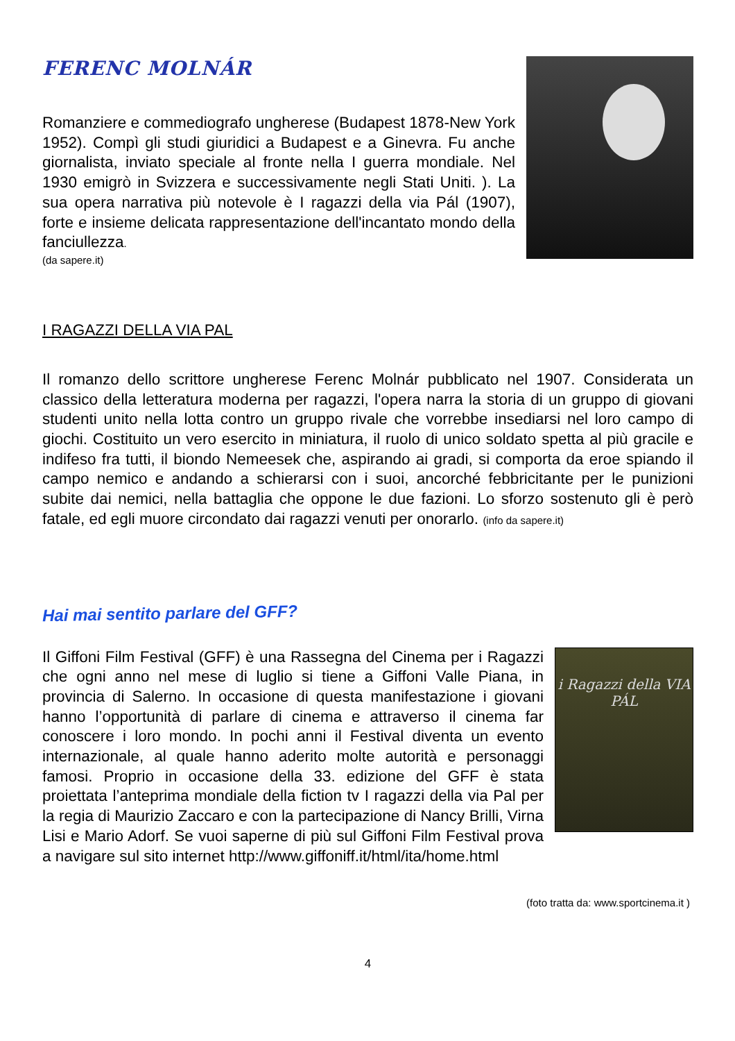FERENC MOLNÁR
Romanziere e commediografo ungherese (Budapest 1878-New York 1952). Compì gli studi giuridici a Budapest e a Ginevra. Fu anche giornalista, inviato speciale al fronte nella I guerra mondiale. Nel 1930 emigrò in Svizzera e successivamente negli Stati Uniti. ). La sua opera narrativa più notevole è I ragazzi della via Pál (1907), forte e insieme delicata rappresentazione dell'incantato mondo della fanciullezza.
(da sapere.it)
I RAGAZZI DELLA VIA PAL
Il romanzo dello scrittore ungherese Ferenc Molnár pubblicato nel 1907. Considerata un classico della letteratura moderna per ragazzi, l'opera narra la storia di un gruppo di giovani studenti unito nella lotta contro un gruppo rivale che vorrebbe insediarsi nel loro campo di giochi. Costituito un vero esercito in miniatura, il ruolo di unico soldato spetta al più gracile e indifeso fra tutti, il biondo Nemeesek che, aspirando ai gradi, si comporta da eroe spiando il campo nemico e andando a schierarsi con i suoi, ancorché febbricitante per le punizioni subite dai nemici, nella battaglia che oppone le due fazioni. Lo sforzo sostenuto gli è però fatale, ed egli muore circondato dai ragazzi venuti per onorarlo. (info da sapere.it)
Hai mai sentito parlare del GFF?
i Ragazzi della VIA PÁL
Il Giffoni Film Festival (GFF) è una Rassegna del Cinema per i Ragazzi che ogni anno nel mese di luglio si tiene a Giffoni Valle Piana, in provincia di Salerno. In occasione di questa manifestazione i giovani hanno l’opportunità di parlare di cinema e attraverso il cinema far conoscere i loro mondo. In pochi anni il Festival diventa un evento internazionale, al quale hanno aderito molte autorità e personaggi famosi. Proprio in occasione della 33. edizione del GFF è stata proiettata l’anteprima mondiale della fiction tv I ragazzi della via Pal per la regia di Maurizio Zaccaro e con la partecipazione di Nancy Brilli, Virna Lisi e Mario Adorf. Se vuoi saperne di più sul Giffoni Film Festival prova a navigare sul sito internet http://www.giffoniff.it/html/ita/home.html
(foto tratta da: www.sportcinema.it )
4